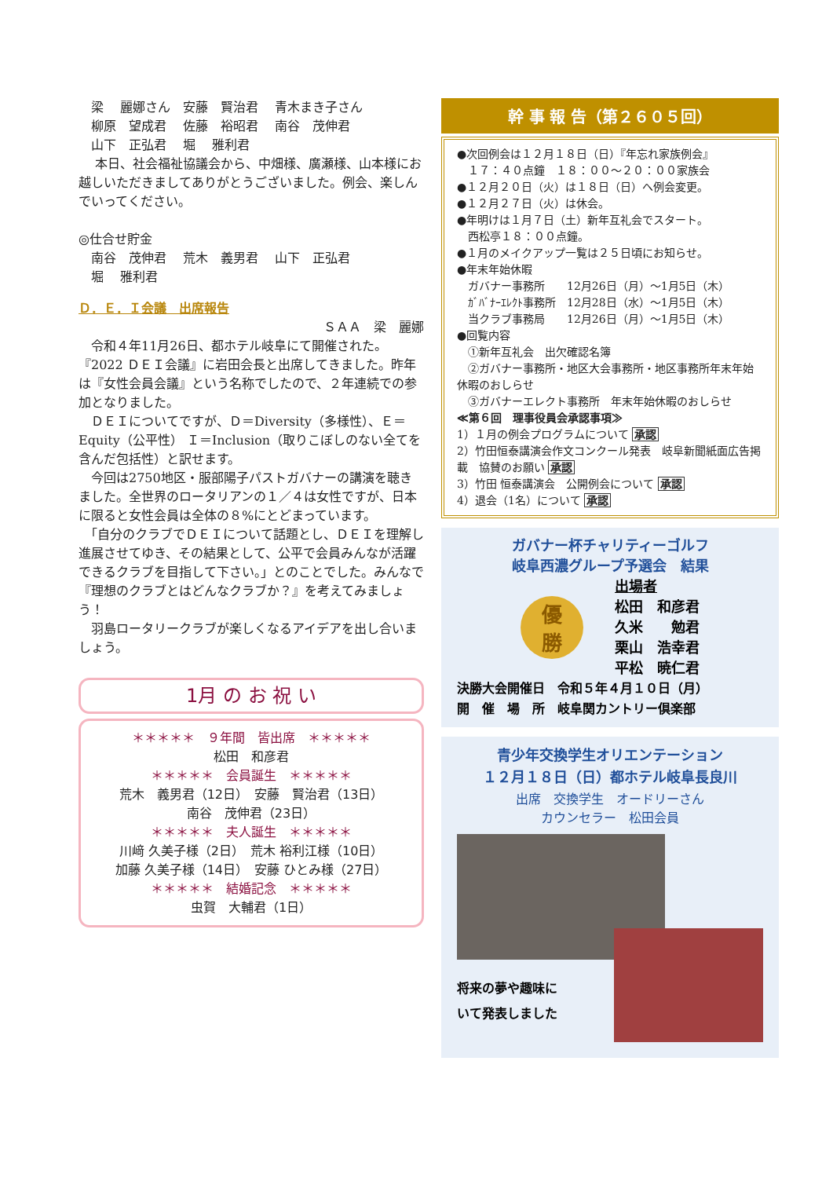梁　 麗娜さん　安藤　賢治君　 青木まき子さん
　柳原　望成君　 佐藤　裕昭君　 南谷　茂伸君
　山下　正弘君　 堀　 雅利君
　 本日、社会福祉協議会から、中畑様、廣瀬様、山本様にお越しいただきましてありがとうございました。例会、楽しんでいってください。
◎仕合せ貯金
　南谷　茂伸君　 荒木　義男君　 山下　正弘君
　堀　 雅利君
Ｄ．Ｅ．Ｉ会議　出席報告
ＳＡＡ　梁　麗娜
　令和４年11月26日、都ホテル岐阜にて開催された。『2022 ＤＥＩ会議』に岩田会長と出席してきました。昨年は『女性会員会議』という名称でしたので、２年連続での参加となりました。
　ＤＥＩについてですが、Ｄ＝Diversity（多様性）、Ｅ＝Equity（公平性） Ｉ＝Inclusion（取りこぼしのない全てを含んだ包括性）と訳せます。
　今回は2750地区・服部陽子パストガバナーの講演を聴きました。全世界のロータリアンの１／４は女性ですが、日本に限ると女性会員は全体の８%にとどまっています。
　「自分のクラブでＤＥＩについて話題とし、ＤＥＩを理解し進展させてゆき、その結果として、公平で会員みんなが活躍できるクラブを目指して下さい。」とのことでした。みんなで『理想のクラブとはどんなクラブか？』を考えてみましょう！
　羽島ロータリークラブが楽しくなるアイデアを出し合いましょう。
1月 の お 祝 い
＊＊＊＊＊　９年間　皆出席　＊＊＊＊＊
松田　和彦君
＊＊＊＊＊　会員誕生　＊＊＊＊＊
荒木　義男君（12日）　安藤　賢治君（13日）
南谷　茂伸君（23日）
＊＊＊＊＊　夫人誕生　＊＊＊＊＊
川﨑 久美子様（2日）　荒木 裕利江様（10日）
加藤 久美子様（14日）　安藤 ひとみ様（27日）
＊＊＊＊＊　結婚記念　＊＊＊＊＊
虫賀　大輔君（1日）
幹 事 報 告（第２６０５回）
●次回例会は１２月１８日（日）『年忘れ家族例会』
　１７：４０点鐘　１８：００～２０：００家族会
●１２月２０日（火）は１８日（日）へ例会変更。
●１２月２７日（火）は休会。
●年明けは１月７日（土）新年互礼会でスタート。
　西松亭１８：００点鐘。
●１月のメイクアップ一覧は２５日頃にお知らせ。
●年末年始休暇
　ガバナー事務所　　12月26日（月）～1月5日（木）
　ｶﾞﾊﾞﾅｰｴﾚｸﾄ事務所　12月28日（水）～1月5日（木）
　当クラブ事務局　　12月26日（月）～1月5日（木）
●回覧内容
　①新年互礼会　出欠確認名簿
　②ガバナー事務所・地区大会事務所・地区事務所年末年始休暇のおしらせ
　③ガバナーエレクト事務所　年末年始休暇のおしらせ
≪第６回　理事役員会承認事項≫
1）１月の例会プログラムについて 承認
2）竹田恒泰講演会作文コンクール発表　岐阜新聞紙面広告掲載　協賛のお願い 承認
3）竹田 恒泰講演会　公開例会について 承認
4）退会（1名）について 承認
ガバナー杯チャリティーゴルフ
岐阜西濃グループ予選会　結果
優
勝
出場者
松田　和彦君
久米　　勉君
栗山　浩幸君
平松　暁仁君
決勝大会開催日　令和５年４月１０日（月）
開　催　場　所　岐阜関カントリー倶楽部
青少年交換学生オリエンテーション
１２月１８日（日）都ホテル岐阜長良川
出席　交換学生　オードリーさん
カウンセラー　松田会員
将来の夢や趣味に
いて発表しました